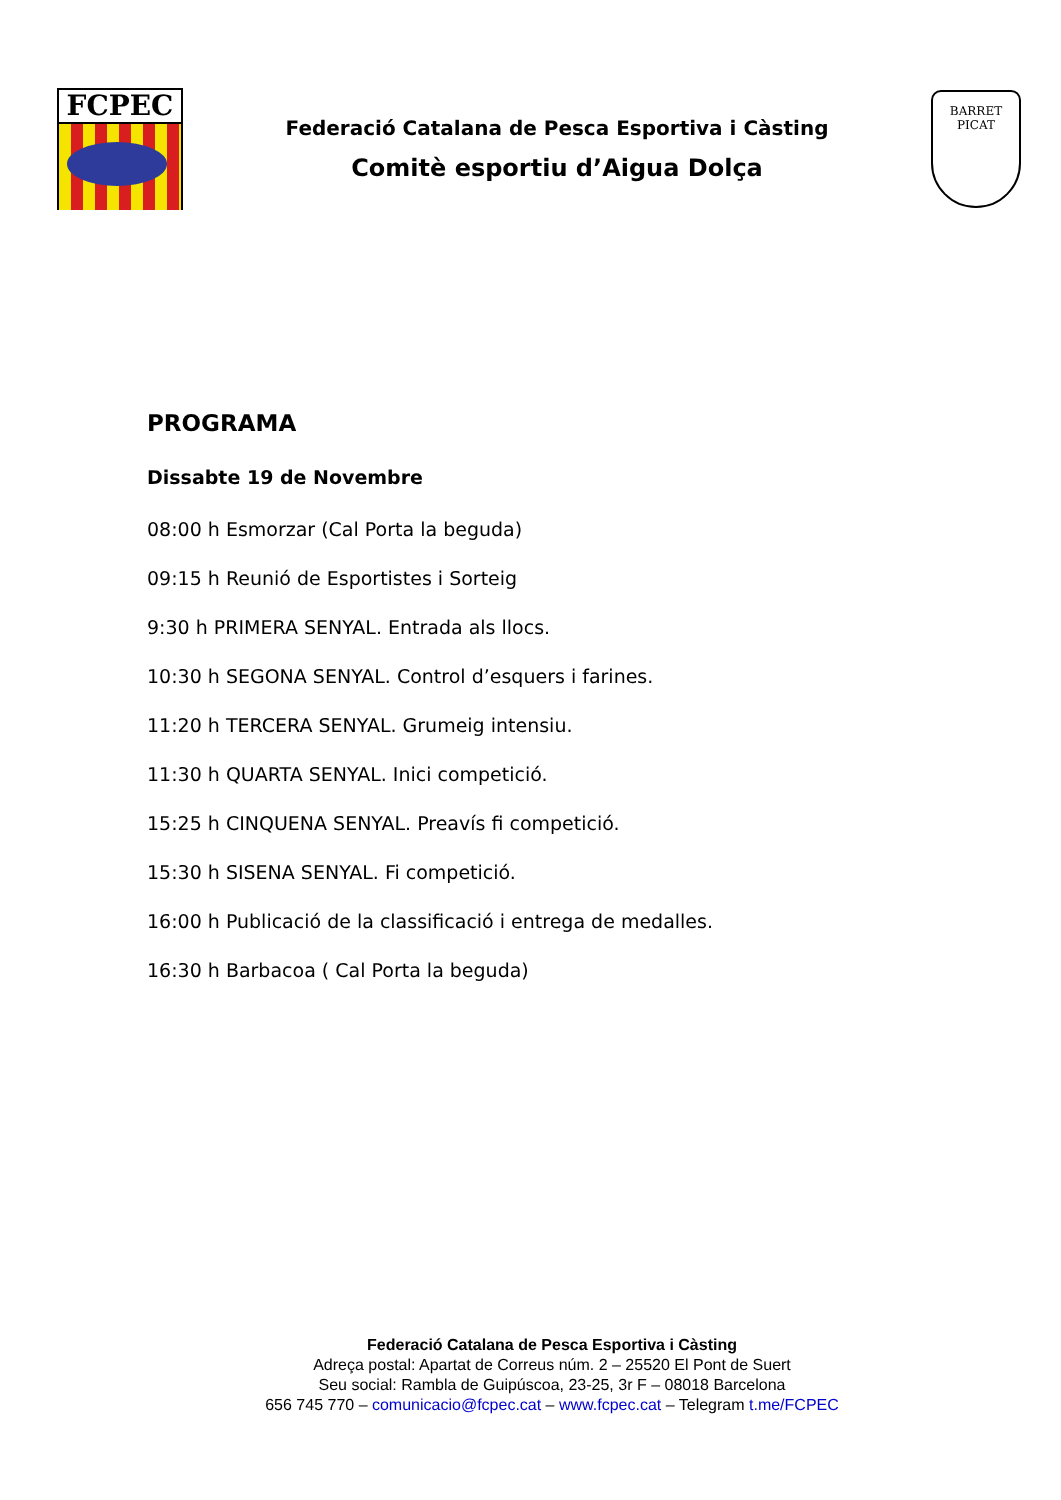FCPEC
Federació Catalana de Pesca Esportiva i Càsting
Comitè esportiu d’Aigua Dolça
BARRET PICAT
PROGRAMA
Dissabte 19 de Novembre
08:00 h Esmorzar (Cal Porta la beguda)
09:15 h Reunió de Esportistes i Sorteig
9:30 h PRIMERA SENYAL. Entrada als llocs.
10:30 h SEGONA SENYAL. Control d’esquers i farines.
11:20 h TERCERA SENYAL. Grumeig intensiu.
11:30 h QUARTA SENYAL. Inici competició.
15:25 h CINQUENA SENYAL. Preavís fi competició.
15:30 h SISENA SENYAL. Fi competició.
16:00 h Publicació de la classificació i entrega de medalles.
16:30 h Barbacoa ( Cal Porta la beguda)
Federació Catalana de Pesca Esportiva i Càsting
Adreça postal: Apartat de Correus núm. 2 – 25520 El Pont de Suert
Seu social: Rambla de Guipúscoa, 23-25, 3r F – 08018 Barcelona
656 745 770 – comunicacio@fcpec.cat – www.fcpec.cat – Telegram t.me/FCPEC